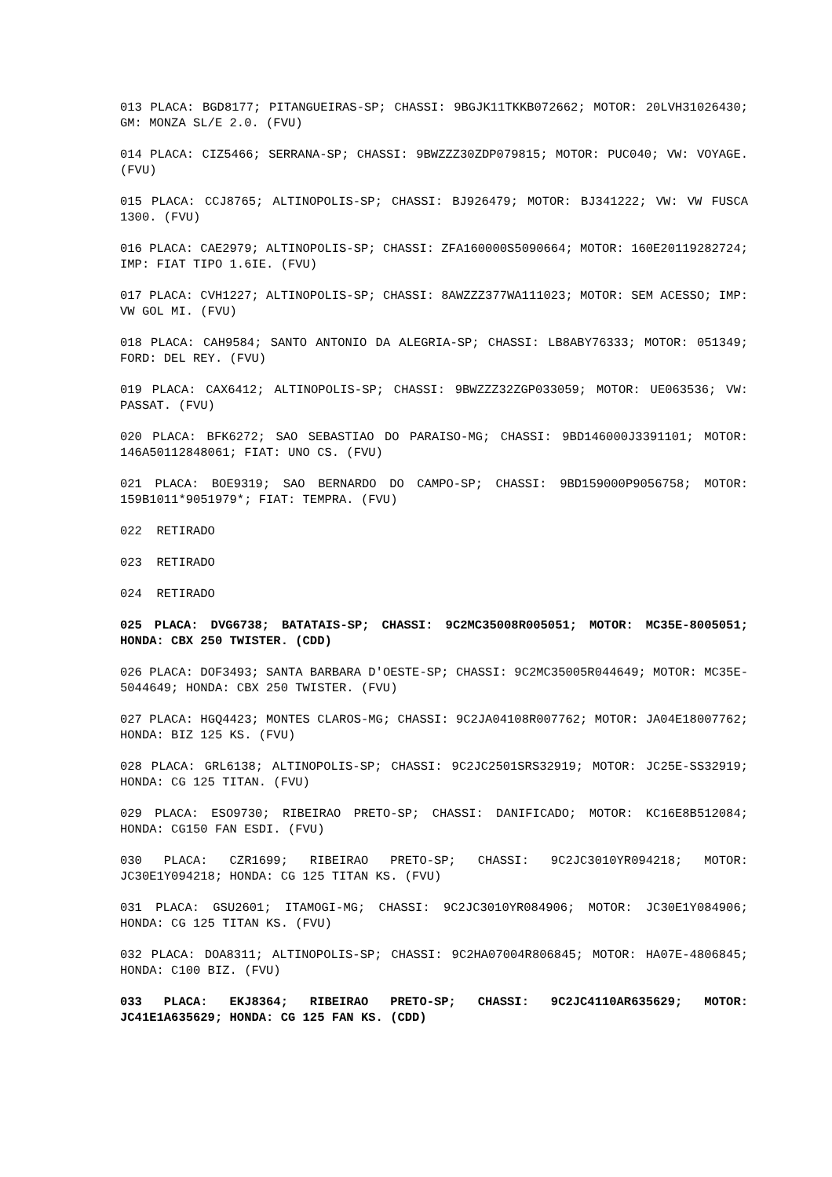013 PLACA: BGD8177; PITANGUEIRAS-SP; CHASSI: 9BGJK11TKKB072662; MOTOR: 20LVH31026430; GM: MONZA SL/E 2.0. (FVU)
014 PLACA: CIZ5466; SERRANA-SP; CHASSI: 9BWZZZ30ZDP079815; MOTOR: PUC040; VW: VOYAGE. (FVU)
015 PLACA: CCJ8765; ALTINOPOLIS-SP; CHASSI: BJ926479; MOTOR: BJ341222; VW: VW FUSCA 1300. (FVU)
016 PLACA: CAE2979; ALTINOPOLIS-SP; CHASSI: ZFA160000S5090664; MOTOR: 160E20119282724; IMP: FIAT TIPO 1.6IE. (FVU)
017 PLACA: CVH1227; ALTINOPOLIS-SP; CHASSI: 8AWZZZ377WA111023; MOTOR: SEM ACESSO; IMP: VW GOL MI. (FVU)
018 PLACA: CAH9584; SANTO ANTONIO DA ALEGRIA-SP; CHASSI: LB8ABY76333; MOTOR: 051349; FORD: DEL REY. (FVU)
019 PLACA: CAX6412; ALTINOPOLIS-SP; CHASSI: 9BWZZZ32ZGP033059; MOTOR: UE063536; VW: PASSAT. (FVU)
020 PLACA: BFK6272; SAO SEBASTIAO DO PARAISO-MG; CHASSI: 9BD146000J3391101; MOTOR: 146A50112848061; FIAT: UNO CS. (FVU)
021 PLACA: BOE9319; SAO BERNARDO DO CAMPO-SP; CHASSI: 9BD159000P9056758; MOTOR: 159B1011*9051979*; FIAT: TEMPRA. (FVU)
022 RETIRADO
023 RETIRADO
024 RETIRADO
025 PLACA: DVG6738; BATATAIS-SP; CHASSI: 9C2MC35008R005051; MOTOR: MC35E-8005051; HONDA: CBX 250 TWISTER. (CDD)
026 PLACA: DOF3493; SANTA BARBARA D'OESTE-SP; CHASSI: 9C2MC35005R044649; MOTOR: MC35E-5044649; HONDA: CBX 250 TWISTER. (FVU)
027 PLACA: HGQ4423; MONTES CLAROS-MG; CHASSI: 9C2JA04108R007762; MOTOR: JA04E18007762; HONDA: BIZ 125 KS. (FVU)
028 PLACA: GRL6138; ALTINOPOLIS-SP; CHASSI: 9C2JC2501SRS32919; MOTOR: JC25E-SS32919; HONDA: CG 125 TITAN. (FVU)
029 PLACA: ESO9730; RIBEIRAO PRETO-SP; CHASSI: DANIFICADO; MOTOR: KC16E8B512084; HONDA: CG150 FAN ESDI. (FVU)
030 PLACA: CZR1699; RIBEIRAO PRETO-SP; CHASSI: 9C2JC3010YR094218; MOTOR: JC30E1Y094218; HONDA: CG 125 TITAN KS. (FVU)
031 PLACA: GSU2601; ITAMOGI-MG; CHASSI: 9C2JC3010YR084906; MOTOR: JC30E1Y084906; HONDA: CG 125 TITAN KS. (FVU)
032 PLACA: DOA8311; ALTINOPOLIS-SP; CHASSI: 9C2HA07004R806845; MOTOR: HA07E-4806845; HONDA: C100 BIZ. (FVU)
033 PLACA: EKJ8364; RIBEIRAO PRETO-SP; CHASSI: 9C2JC4110AR635629; MOTOR: JC41E1A635629; HONDA: CG 125 FAN KS. (CDD)